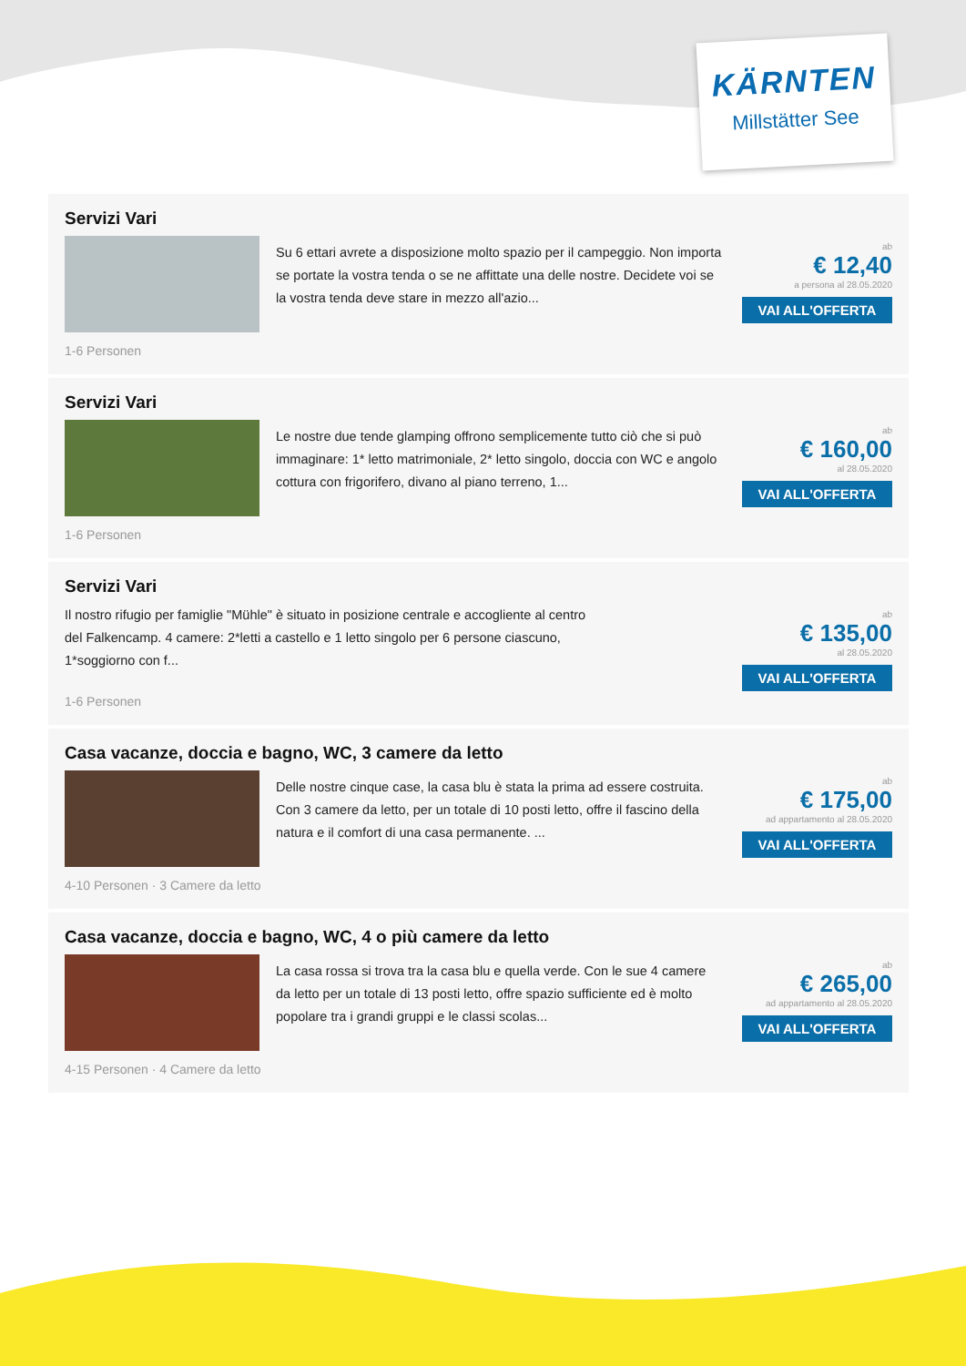KÄRNTEN
Millstätter See
Servizi Vari
Su 6 ettari avrete a disposizione molto spazio per il campeggio. Non importa se portate la vostra tenda o se ne affittate una delle nostre. Decidete voi se la vostra tenda deve stare in mezzo all'azio...
1-6 Personen
ab
€ 12,40
a persona al 28.05.2020
VAI ALL'OFFERTA
Servizi Vari
Le nostre due tende glamping offrono semplicemente tutto ciò che si può immaginare: 1* letto matrimoniale, 2* letto singolo, doccia con WC e angolo cottura con frigorifero, divano al piano terreno, 1...
1-6 Personen
ab
€ 160,00
al 28.05.2020
VAI ALL'OFFERTA
Servizi Vari
Il nostro rifugio per famiglie "Mühle" è situato in posizione centrale e accogliente al centro del Falkencamp. 4 camere: 2*letti a castello e 1 letto singolo per 6 persone ciascuno, 1*soggiorno con f...
1-6 Personen
ab
€ 135,00
al 28.05.2020
VAI ALL'OFFERTA
Casa vacanze, doccia e bagno, WC, 3 camere da letto
Delle nostre cinque case, la casa blu è stata la prima ad essere costruita. Con 3 camere da letto, per un totale di 10 posti letto, offre il fascino della natura e il comfort di una casa permanente. ...
4-10 Personen · 3 Camere da letto
ab
€ 175,00
ad appartamento al 28.05.2020
VAI ALL'OFFERTA
Casa vacanze, doccia e bagno, WC, 4 o più camere da letto
La casa rossa si trova tra la casa blu e quella verde. Con le sue 4 camere da letto per un totale di 13 posti letto, offre spazio sufficiente ed è molto popolare tra i grandi gruppi e le classi scolas...
4-15 Personen · 4 Camere da letto
ab
€ 265,00
ad appartamento al 28.05.2020
VAI ALL'OFFERTA